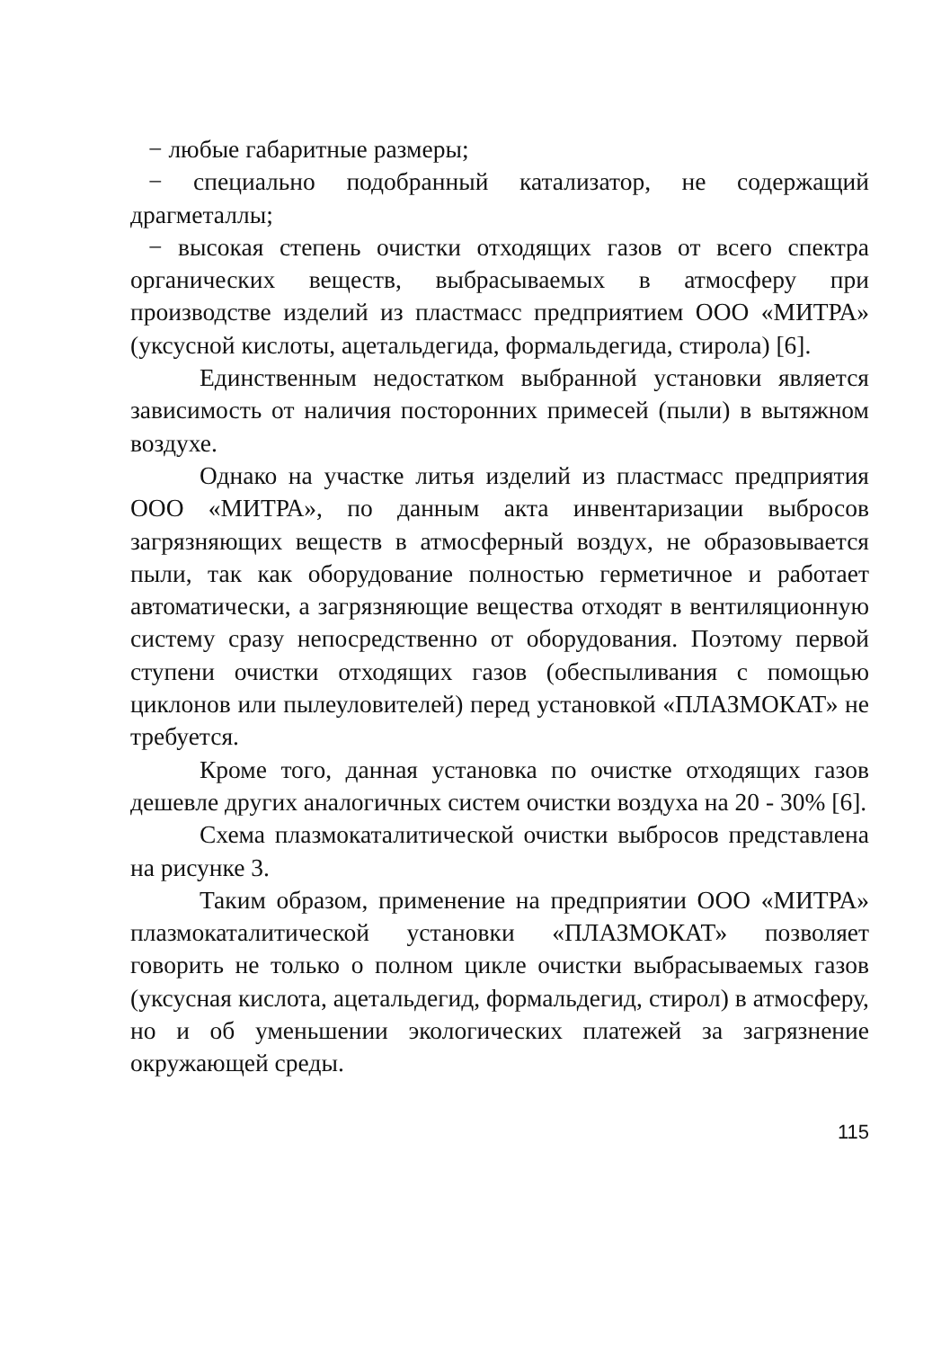− любые габаритные размеры;
− специально подобранный катализатор, не содержащий драгметаллы;
− высокая степень очистки отходящих газов от всего спектра органических веществ, выбрасываемых в атмосферу при производстве изделий из пластмасс предприятием ООО «МИТРА» (уксусной кислоты, ацетальдегида, формальдегида, стирола) [6].
Единственным недостатком выбранной установки является зависимость от наличия посторонних примесей (пыли) в вытяжном воздухе.
Однако на участке литья изделий из пластмасс предприятия ООО «МИТРА», по данным акта инвентаризации выбросов загрязняющих веществ в атмосферный воздух, не образовывается пыли, так как оборудование полностью герметичное и работает автоматически, а загрязняющие вещества отходят в вентиляционную систему сразу непосредственно от оборудования. Поэтому первой ступени очистки отходящих газов (обеспыливания с помощью циклонов или пылеуловителей) перед установкой «ПЛАЗМОКАТ» не требуется.
Кроме того, данная установка по очистке отходящих газов дешевле других аналогичных систем очистки воздуха на 20 - 30% [6].
Схема плазмокаталитической очистки выбросов представлена на рисунке 3.
Таким образом, применение на предприятии ООО «МИТРА» плазмокаталитической установки «ПЛАЗМОКАТ» позволяет говорить не только о полном цикле очистки выбрасываемых газов (уксусная кислота, ацетальдегид, формальдегид, стирол) в атмосферу, но и об уменьшении экологических платежей за загрязнение окружающей среды.
115